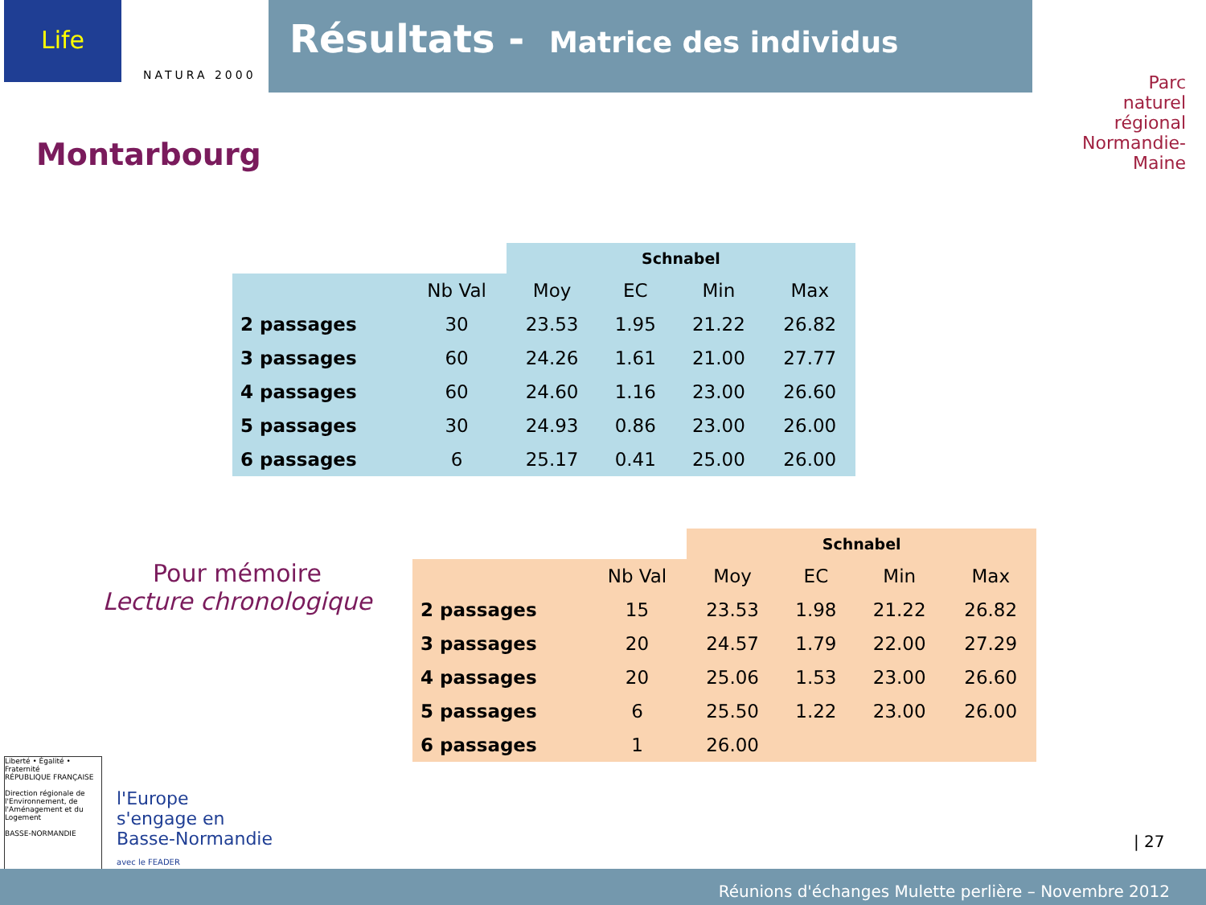Life
NATURA 2000
Résultats - Matrice des individus
Parc
naturel
régional
Normandie-Maine
Montarbourg
| | | Schnabel | | | |
| | Nb Val | Moy | EC | Min | Max |
| 2 passages | 30 | 23.53 | 1.95 | 21.22 | 26.82 |
| 3 passages | 60 | 24.26 | 1.61 | 21.00 | 27.77 |
| 4 passages | 60 | 24.60 | 1.16 | 23.00 | 26.60 |
| 5 passages | 30 | 24.93 | 0.86 | 23.00 | 26.00 |
| 6 passages | 6 | 25.17 | 0.41 | 25.00 | 26.00 |
Pour mémoire
Lecture chronologique
| | | Schnabel | | | |
| | Nb Val | Moy | EC | Min | Max |
| 2 passages | 15 | 23.53 | 1.98 | 21.22 | 26.82 |
| 3 passages | 20 | 24.57 | 1.79 | 22.00 | 27.29 |
| 4 passages | 20 | 25.06 | 1.53 | 23.00 | 26.60 |
| 5 passages | 6 | 25.50 | 1.22 | 23.00 | 26.00 |
| 6 passages | 1 | 26.00 | | | |
Liberté • Égalité • Fraternité
RÉPUBLIQUE FRANÇAISE
Direction régionale de l'Environnement, de l'Aménagement et du Logement
BASSE-NORMANDIE
l'Europe
s'engage en
Basse-Normandie
avec le FEADER
| 27
Réunions d'échanges Mulette perlière – Novembre 2012